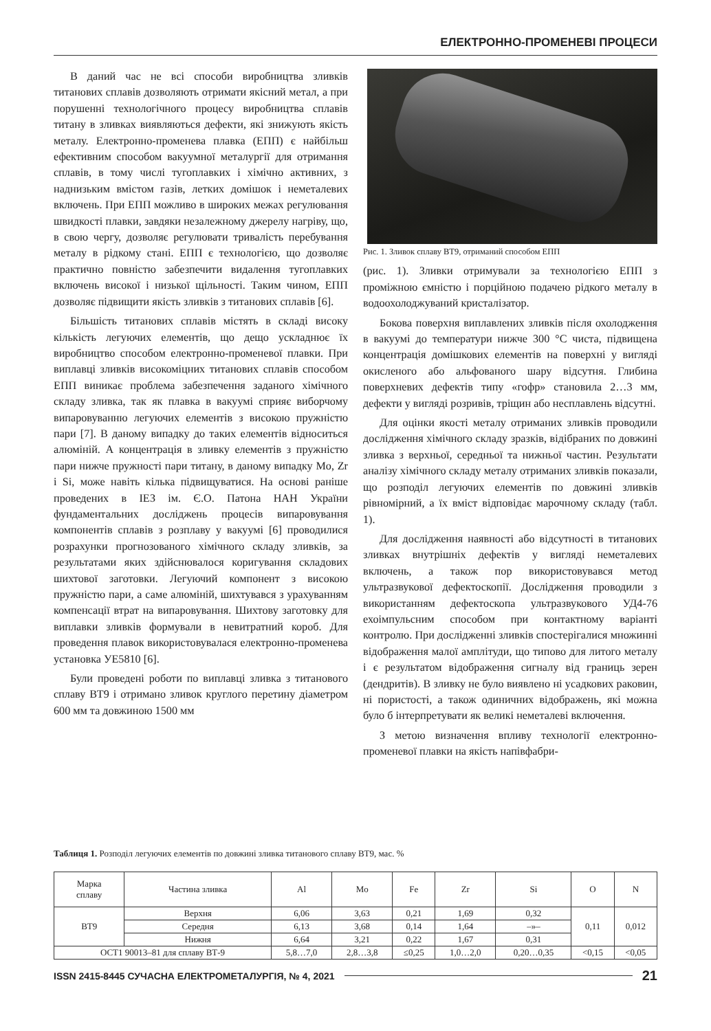ЕЛЕКТРОННО-ПРОМЕНЕВІ ПРОЦЕСИ
В даний час не всі способи виробництва зливків титанових сплавів дозволяють отримати якісний метал, а при порушенні технологічного процесу виробництва сплавів титану в зливках виявляються дефекти, які знижують якість металу. Електронно-променева плавка (ЕПП) є найбільш ефективним способом вакуумної металургії для отримання сплавів, в тому числі тугоплавких і хімічно активних, з наднизьким вмістом газів, летких домішок і неметалевих включень. При ЕПП можливо в широких межах регулювання швидкості плавки, завдяки незалежному джерелу нагріву, що, в свою чергу, дозволяє регулювати тривалість перебування металу в рідкому стані. ЕПП є технологією, що дозволяє практично повністю забезпечити видалення тугоплавких включень високої і низької щільності. Таким чином, ЕПП дозволяє підвищити якість зливків з титанових сплавів [6].
Більшість титанових сплавів містять в складі високу кількість легуючих елементів, що дещо ускладнює їх виробництво способом електронно-променевої плавки. При виплавці зливків високоміцних титанових сплавів способом ЕПП виникає проблема забезпечення заданого хімічного складу зливка, так як плавка в вакуумі сприяє виборчому випаровуванню легуючих елементів з високою пружністю пари [7]. В даному випадку до таких елементів відноситься алюміній. А концентрація в зливку елементів з пружністю пари нижче пружності пари титану, в даному випадку Mo, Zr і Si, може навіть кілька підвищуватися. На основі раніше проведених в ІЕЗ ім. Є.О. Патона НАН України фундаментальних досліджень процесів випаровування компонентів сплавів з розплаву у вакуумі [6] проводилися розрахунки прогнозованого хімічного складу зливків, за результатами яких здійснювалося коригування складових шихтової заготовки. Легуючий компонент з високою пружністю пари, а саме алюміній, шихтувався з урахуванням компенсації втрат на випаровування. Шихтову заготовку для виплавки зливків формували в невитратний короб. Для проведення плавок використовувалася електронно-променева установка УЕ5810 [6].
Були проведені роботи по виплавці зливка з титанового сплаву ВТ9 і отримано зливок круглого перетину діаметром 600 мм та довжиною 1500 мм
Рис. 1. Зливок сплаву ВТ9, отриманий способом ЕПП
(рис. 1). Зливки отримували за технологією ЕПП з проміжною ємністю і порційною подачею рідкого металу в водоохолоджуваний кристалізатор.
Бокова поверхня виплавлених зливків після охолодження в вакуумі до температури нижче 300 °С чиста, підвищена концентрація домішкових елементів на поверхні у вигляді окисленого або альфованого шару відсутня. Глибина поверхневих дефектів типу «гофр» становила 2…3 мм, дефекти у вигляді розривів, тріщин або несплавлень відсутні.
Для оцінки якості металу отриманих зливків проводили дослідження хімічного складу зразків, відібраних по довжині зливка з верхньої, середньої та нижньої частин. Результати аналізу хімічного складу металу отриманих зливків показали, що розподіл легуючих елементів по довжині зливків рівномірний, а їх вміст відповідає марочному складу (табл. 1).
Для дослідження наявності або відсутності в титанових зливках внутрішніх дефектів у вигляді неметалевих включень, а також пор використовувався метод ультразвукової дефектоскопії. Дослідження проводили з використанням дефектоскопа ультразвукового УД4-76 ехоімпульсним способом при контактному варіанті контролю. При дослідженні зливків спостерігалися множинні відображення малої амплітуди, що типово для литого металу і є результатом відображення сигналу від границь зерен (дендритів). В зливку не було виявлено ні усадкових раковин, ні пористості, а також одиничних відображень, які можна було б інтерпретувати як великі неметалеві включення.
З метою визначення впливу технології електронно-променевої плавки на якість напівфабри-
Таблиця 1. Розподіл легуючих елементів по довжині зливка титанового сплаву ВТ9, мас. %
| Марка сплаву | Частина зливка | Al | Mo | Fe | Zr | Si | O | N |
| --- | --- | --- | --- | --- | --- | --- | --- | --- |
| ВТ9 | Верхня | 6,06 | 3,63 | 0,21 | 1,69 | 0,32 | 0,11 | 0,012 |
| | Середня | 6,13 | 3,68 | 0,14 | 1,64 | –»– | | |
| | Нижня | 6,64 | 3,21 | 0,22 | 1,67 | 0,31 | | |
| ОСТ1 90013–81 для сплаву ВТ-9 | | 5,8…7,0 | 2,8…3,8 | ≤0,25 | 1,0…2,0 | 0,20…0,35 | <0,15 | <0,05 |
ISSN 2415-8445 СУЧАСНА ЕЛЕКТРОМЕТАЛУРГІЯ, № 4, 2021 21